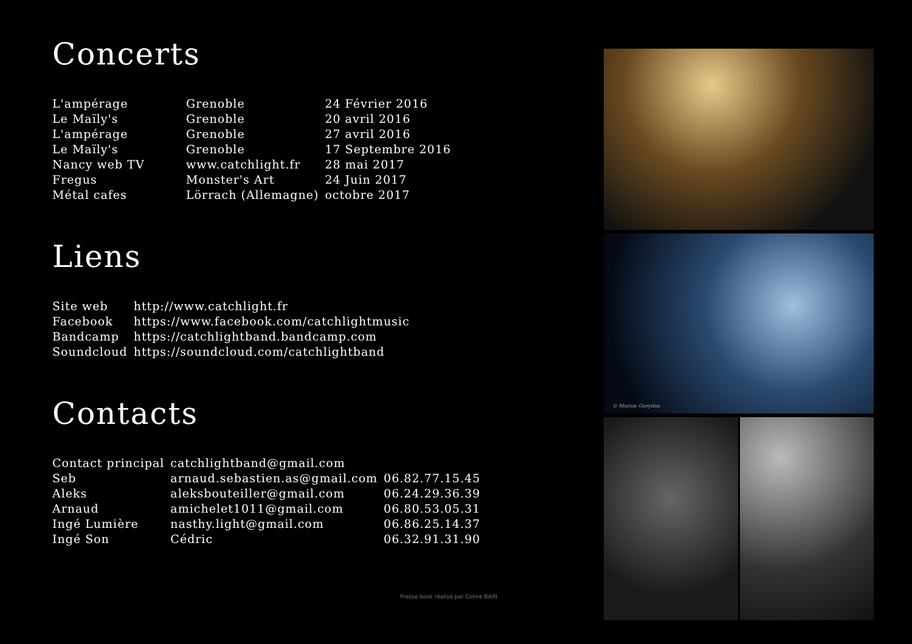Concerts
| L'ampérage | Grenoble | 24 Février 2016 |
| Le Maïly's | Grenoble | 20 avril 2016 |
| L'ampérage | Grenoble | 27 avril 2016 |
| Le Maïly's | Grenoble | 17 Septembre 2016 |
| Nancy web TV | www.catchlight.fr | 28 mai 2017 |
| Fregus | Monster's Art | 24 Juin 2017 |
| Métal cafes | Lörrach (Allemagne) | octobre 2017 |
Liens
| Site web | http://www.catchlight.fr |
| Facebook | https://www.facebook.com/catchlightmusic |
| Bandcamp | https://catchlightband.bandcamp.com |
| Soundcloud | https://soundcloud.com/catchlightband |
Contacts
| Contact principal | catchlightband@gmail.com | |
| Seb | arnaud.sebastien.as@gmail.com | 06.82.77.15.45 |
| Aleks | aleksbouteiller@gmail.com | 06.24.29.36.39 |
| Arnaud | amichelet1011@gmail.com | 06.80.53.05.31 |
| Ingé Lumière | nasthy.light@gmail.com | 06.86.25.14.37 |
| Ingé Son | Cédric | 06.32.91.31.90 |
Presse book réalisé par Coline BAIN
© Marion Gueydan